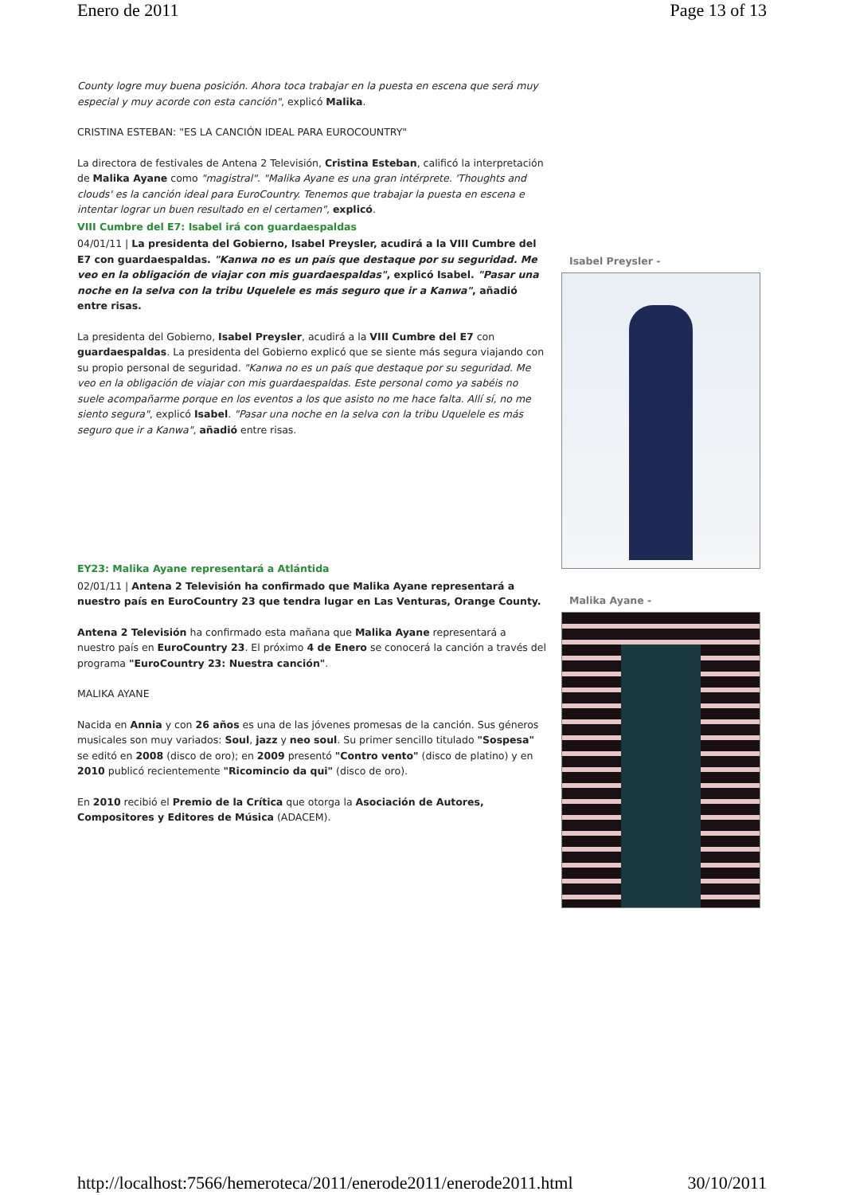Enero de 2011 Page 13 of 13
County logre muy buena posición. Ahora toca trabajar en la puesta en escena que será muy especial y muy acorde con esta canción", explicó Malika.
CRISTINA ESTEBAN: "ES LA CANCIÓN IDEAL PARA EUROCOUNTRY"
La directora de festivales de Antena 2 Televisión, Cristina Esteban, calificó la interpretación de Malika Ayane como "magistral". "Malika Ayane es una gran intérprete. 'Thoughts and clouds' es la canción ideal para EuroCountry. Tenemos que trabajar la puesta en escena e intentar lograr un buen resultado en el certamen", explicó.
VIII Cumbre del E7: Isabel irá con guardaespaldas
04/01/11 | La presidenta del Gobierno, Isabel Preysler, acudirá a la VIII Cumbre del E7 con guardaespaldas. "Kanwa no es un país que destaque por su seguridad. Me veo en la obligación de viajar con mis guardaespaldas", explicó Isabel. "Pasar una noche en la selva con la tribu Uquelele es más seguro que ir a Kanwa", añadió entre risas.
La presidenta del Gobierno, Isabel Preysler, acudirá a la VIII Cumbre del E7 con guardaespaldas. La presidenta del Gobierno explicó que se siente más segura viajando con su propio personal de seguridad. "Kanwa no es un país que destaque por su seguridad. Me veo en la obligación de viajar con mis guardaespaldas. Este personal como ya sabéis no suele acompañarme porque en los eventos a los que asisto no me hace falta. Allí sí, no me siento segura", explicó Isabel. "Pasar una noche en la selva con la tribu Uquelele es más seguro que ir a Kanwa", añadió entre risas.
EY23: Malika Ayane representará a Atlántida
02/01/11 | Antena 2 Televisión ha confirmado que Malika Ayane representará a nuestro país en EuroCountry 23 que tendra lugar en Las Venturas, Orange County.
Antena 2 Televisión ha confirmado esta mañana que Malika Ayane representará a nuestro país en EuroCountry 23. El próximo 4 de Enero se conocerá la canción a través del programa "EuroCountry 23: Nuestra canción".
MALIKA AYANE
Nacida en Annia y con 26 años es una de las jóvenes promesas de la canción. Sus géneros musicales son muy variados: Soul, jazz y neo soul. Su primer sencillo titulado "Sospesa" se editó en 2008 (disco de oro); en 2009 presentó "Contro vento" (disco de platino) y en 2010 publicó recientemente "Ricomincio da qui" (disco de oro).
En 2010 recibió el Premio de la Crítica que otorga la Asociación de Autores, Compositores y Editores de Música (ADACEM).
Isabel Preysler -
Malika Ayane -
http://localhost:7566/hemeroteca/2011/enerode2011/enerode2011.html 30/10/2011